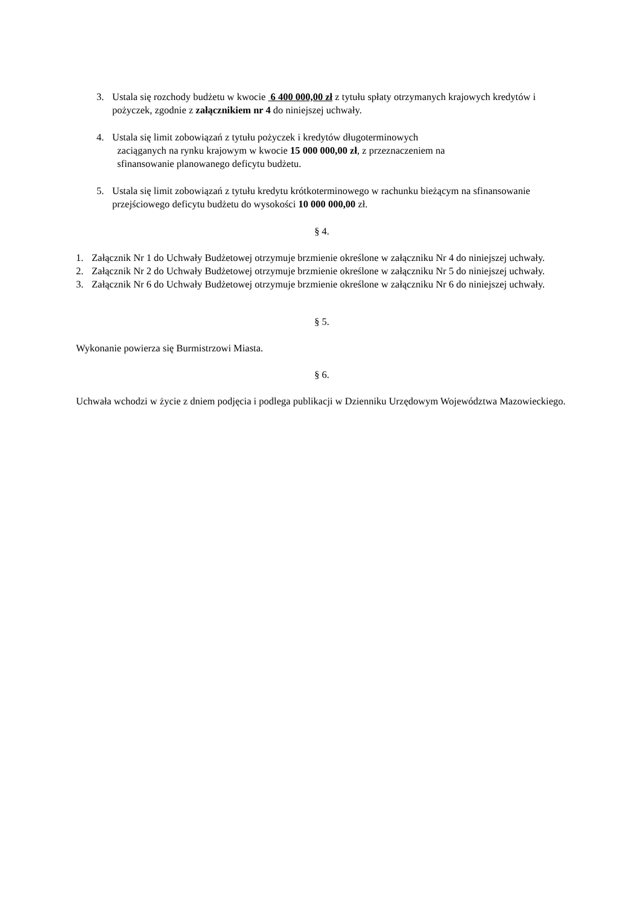3. Ustala się rozchody budżetu w kwocie 6 400 000,00 zł z tytułu spłaty otrzymanych krajowych kredytów i pożyczek, zgodnie z załącznikiem nr 4 do niniejszej uchwały.
4. Ustala się limit zobowiązań z tytułu pożyczek i kredytów długoterminowych
zaciąganych na rynku krajowym w kwocie 15 000 000,00 zł, z przeznaczeniem na
sfinansowanie planowanego deficytu budżetu.
5. Ustala się limit zobowiązań z tytułu kredytu krótkoterminowego w rachunku bieżącym na sfinansowanie przejściowego deficytu budżetu do wysokości 10 000 000,00 zł.
§ 4.
1. Załącznik Nr 1 do Uchwały Budżetowej otrzymuje brzmienie określone w załączniku Nr 4 do niniejszej uchwały.
2. Załącznik Nr 2 do Uchwały Budżetowej otrzymuje brzmienie określone w załączniku Nr 5 do niniejszej uchwały.
3. Załącznik Nr 6 do Uchwały Budżetowej otrzymuje brzmienie określone w załączniku Nr 6 do niniejszej uchwały.
§ 5.
Wykonanie powierza się Burmistrzowi Miasta.
§ 6.
Uchwała wchodzi w życie z dniem podjęcia i podlega publikacji w Dzienniku Urzędowym Województwa Mazowieckiego.